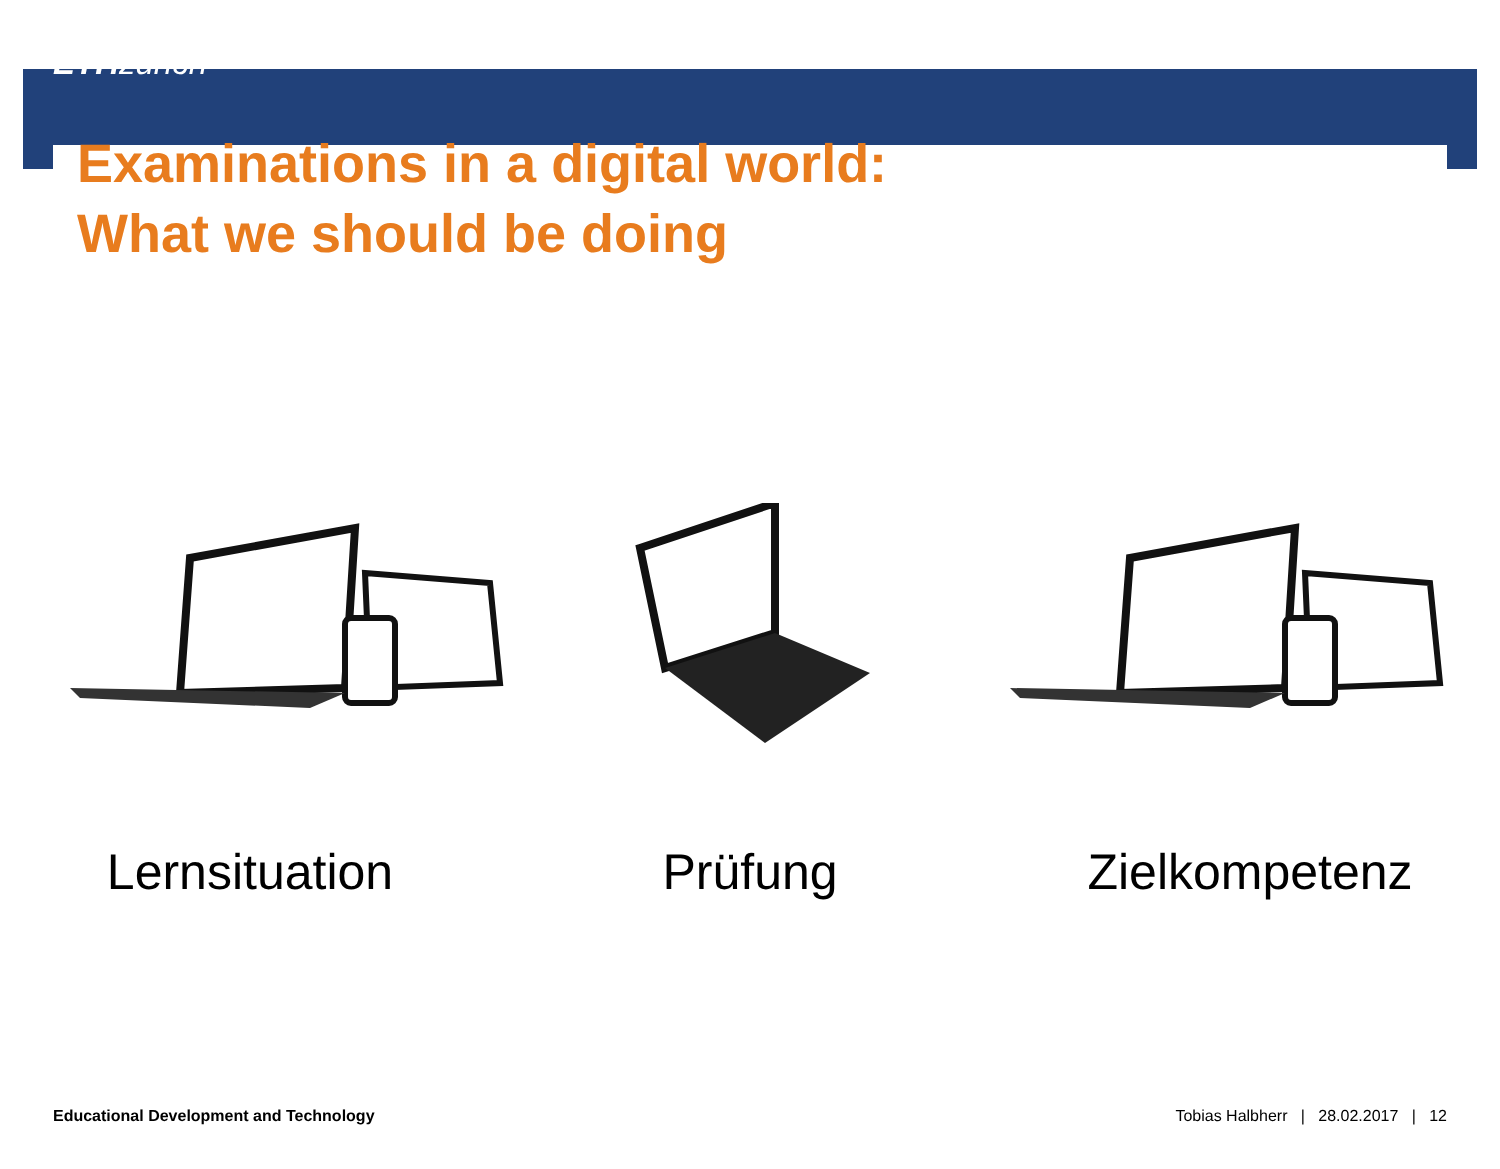ETH zürich
Examinations in a digital world:
What we should be doing
Lernsituation Prüfung Zielkompetenz
Educational Development and Technology Tobias Halbherr | 28.02.2017 | 12